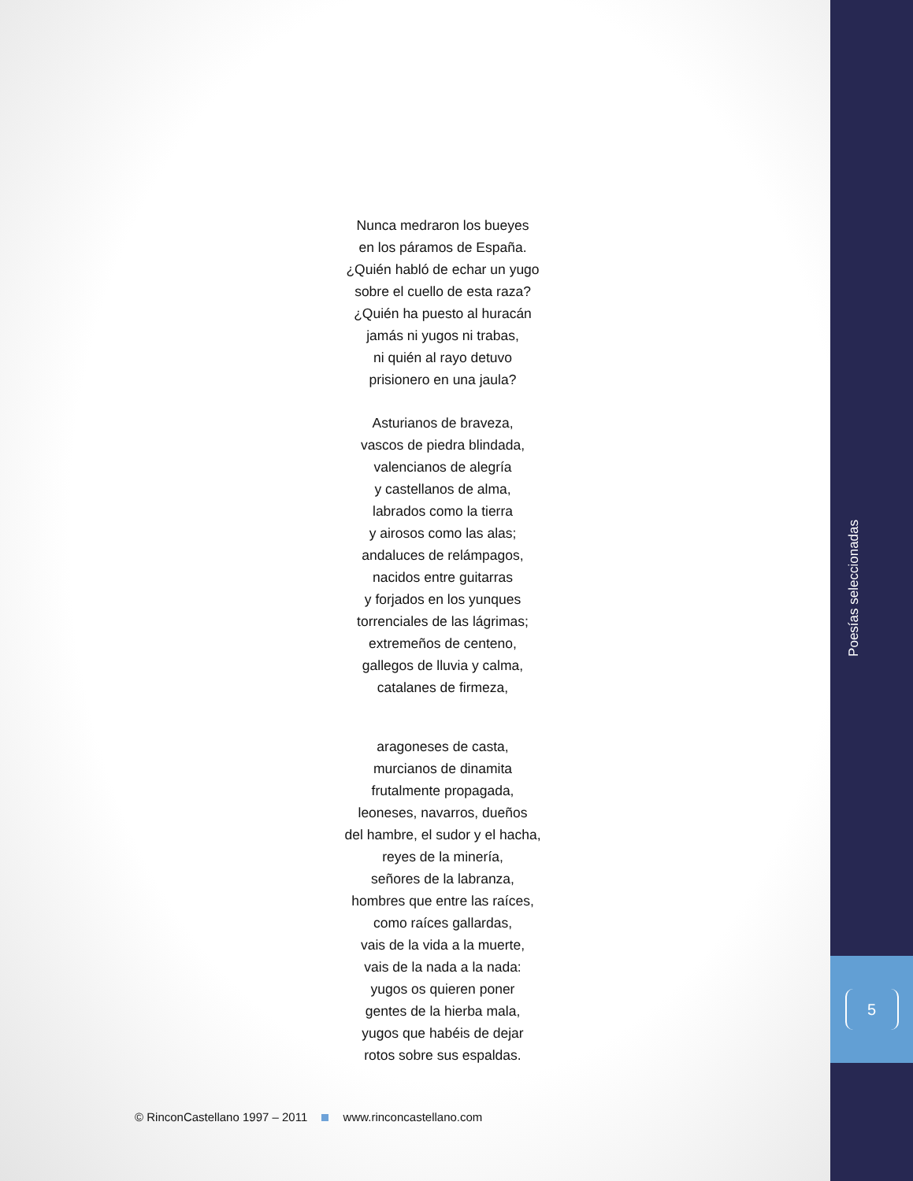Nunca medraron los bueyes
en los páramos de España.
¿Quién habló de echar un yugo
sobre el cuello de esta raza?
¿Quién ha puesto al huracán
jamás ni yugos ni trabas,
ni quién al rayo detuvo
prisionero en una jaula?
Asturianos de braveza,
vascos de piedra blindada,
valencianos de alegría
y castellanos de alma,
labrados como la tierra
y airosos como las alas;
andaluces de relámpagos,
nacidos entre guitarras
y forjados en los yunques
torrenciales de las lágrimas;
extremeños de centeno,
gallegos de lluvia y calma,
catalanes de firmeza,
aragoneses de casta,
murcianos de dinamita
frutalmente propagada,
leoneses, navarros, dueños
del hambre, el sudor y el hacha,
reyes de la minería,
señores de la labranza,
hombres que entre las raíces,
como raíces gallardas,
vais de la vida a la muerte,
vais de la nada a la nada:
yugos os quieren poner
gentes de la hierba mala,
yugos que habéis de dejar
rotos sobre sus espaldas.
© RinconCastellano 1997 – 2011 www.rinconcastellano.com
Poesías seleccionadas
5